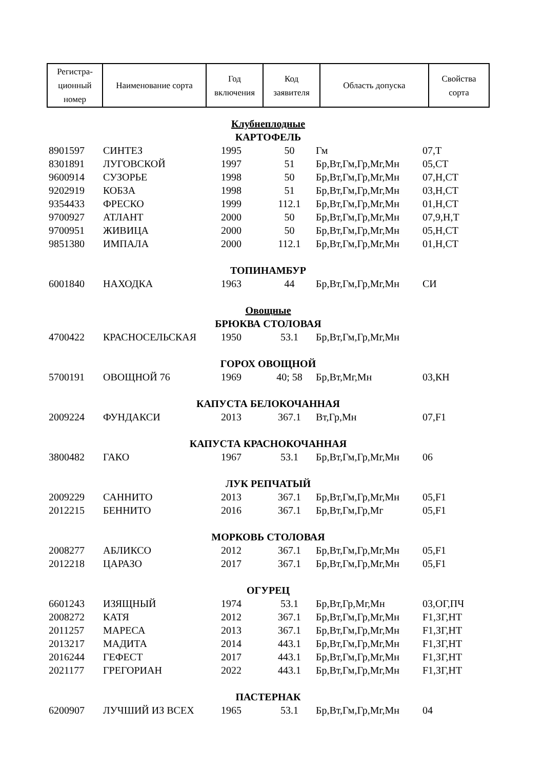| Регистра- ционный номер | Наименование сорта | Год включения | Код заявителя | Область допуска | Свойства сорта |
| --- | --- | --- | --- | --- | --- |
| Клубнеплодные | | | | | |
| КАРТОФЕЛЬ | | | | | |
| 8901597 | СИНТЕЗ | 1995 | 50 | Гм | 07,Т |
| 8301891 | ЛУГОВСКОЙ | 1997 | 51 | Бр,Вт,Гм,Гр,Мг,Мн | 05,СТ |
| 9600914 | СУЗОРЬЕ | 1998 | 50 | Бр,Вт,Гм,Гр,Мг,Мн | 07,Н,СТ |
| 9202919 | КОБЗА | 1998 | 51 | Бр,Вт,Гм,Гр,Мг,Мн | 03,Н,СТ |
| 9354433 | ФРЕСКО | 1999 | 112.1 | Бр,Вт,Гм,Гр,Мг,Мн | 01,Н,СТ |
| 9700927 | АТЛАНТ | 2000 | 50 | Бр,Вт,Гм,Гр,Мг,Мн | 07,9,Н,Т |
| 9700951 | ЖИВИЦА | 2000 | 50 | Бр,Вт,Гм,Гр,Мг,Мн | 05,Н,СТ |
| 9851380 | ИМПАЛА | 2000 | 112.1 | Бр,Вт,Гм,Гр,Мг,Мн | 01,Н,СТ |
| ТОПИНАМБУР | | | | | |
| 6001840 | НАХОДКА | 1963 | 44 | Бр,Вт,Гм,Гр,Мг,Мн | СИ |
| Овощные | | | | | |
| БРЮКВА СТОЛОВАЯ | | | | | |
| 4700422 | КРАСНОСЕЛЬСКАЯ | 1950 | 53.1 | Бр,Вт,Гм,Гр,Мг,Мн | |
| ГОРОХ ОВОЩНОЙ | | | | | |
| 5700191 | ОВОЩНОЙ 76 | 1969 | 40; 58 | Бр,Вт,Мг,Мн | 03,КН |
| КАПУСТА БЕЛОКОЧАННАЯ | | | | | |
| 2009224 | ФУНДАКСИ | 2013 | 367.1 | Вт,Гр,Мн | 07,F1 |
| КАПУСТА КРАСНОКОЧАННАЯ | | | | | |
| 3800482 | ГАКО | 1967 | 53.1 | Бр,Вт,Гм,Гр,Мг,Мн | 06 |
| ЛУК РЕПЧАТЫЙ | | | | | |
| 2009229 | САННИТО | 2013 | 367.1 | Бр,Вт,Гм,Гр,Мг,Мн | 05,F1 |
| 2012215 | БЕННИТО | 2016 | 367.1 | Бр,Вт,Гм,Гр,Мг | 05,F1 |
| МОРКОВЬ СТОЛОВАЯ | | | | | |
| 2008277 | АБЛИКСО | 2012 | 367.1 | Бр,Вт,Гм,Гр,Мг,Мн | 05,F1 |
| 2012218 | ЦАРАЗО | 2017 | 367.1 | Бр,Вт,Гм,Гр,Мг,Мн | 05,F1 |
| ОГУРЕЦ | | | | | |
| 6601243 | ИЗЯЩНЫЙ | 1974 | 53.1 | Бр,Вт,Гр,Мг,Мн | 03,ОГ,ПЧ |
| 2008272 | КАТЯ | 2012 | 367.1 | Бр,Вт,Гм,Гр,Мг,Мн | F1,ЗГ,НТ |
| 2011257 | МАРЕСА | 2013 | 367.1 | Бр,Вт,Гм,Гр,Мг,Мн | F1,ЗГ,НТ |
| 2013217 | МАДИТА | 2014 | 443.1 | Бр,Вт,Гм,Гр,Мг,Мн | F1,ЗГ,НТ |
| 2016244 | ГЕФЕСТ | 2017 | 443.1 | Бр,Вт,Гм,Гр,Мг,Мн | F1,ЗГ,НТ |
| 2021177 | ГРЕГОРИАН | 2022 | 443.1 | Бр,Вт,Гм,Гр,Мг,Мн | F1,ЗГ,НТ |
| ПАСТЕРНАК | | | | | |
| 6200907 | ЛУЧШИЙ ИЗ ВСЕХ | 1965 | 53.1 | Бр,Вт,Гм,Гр,Мг,Мн | 04 |